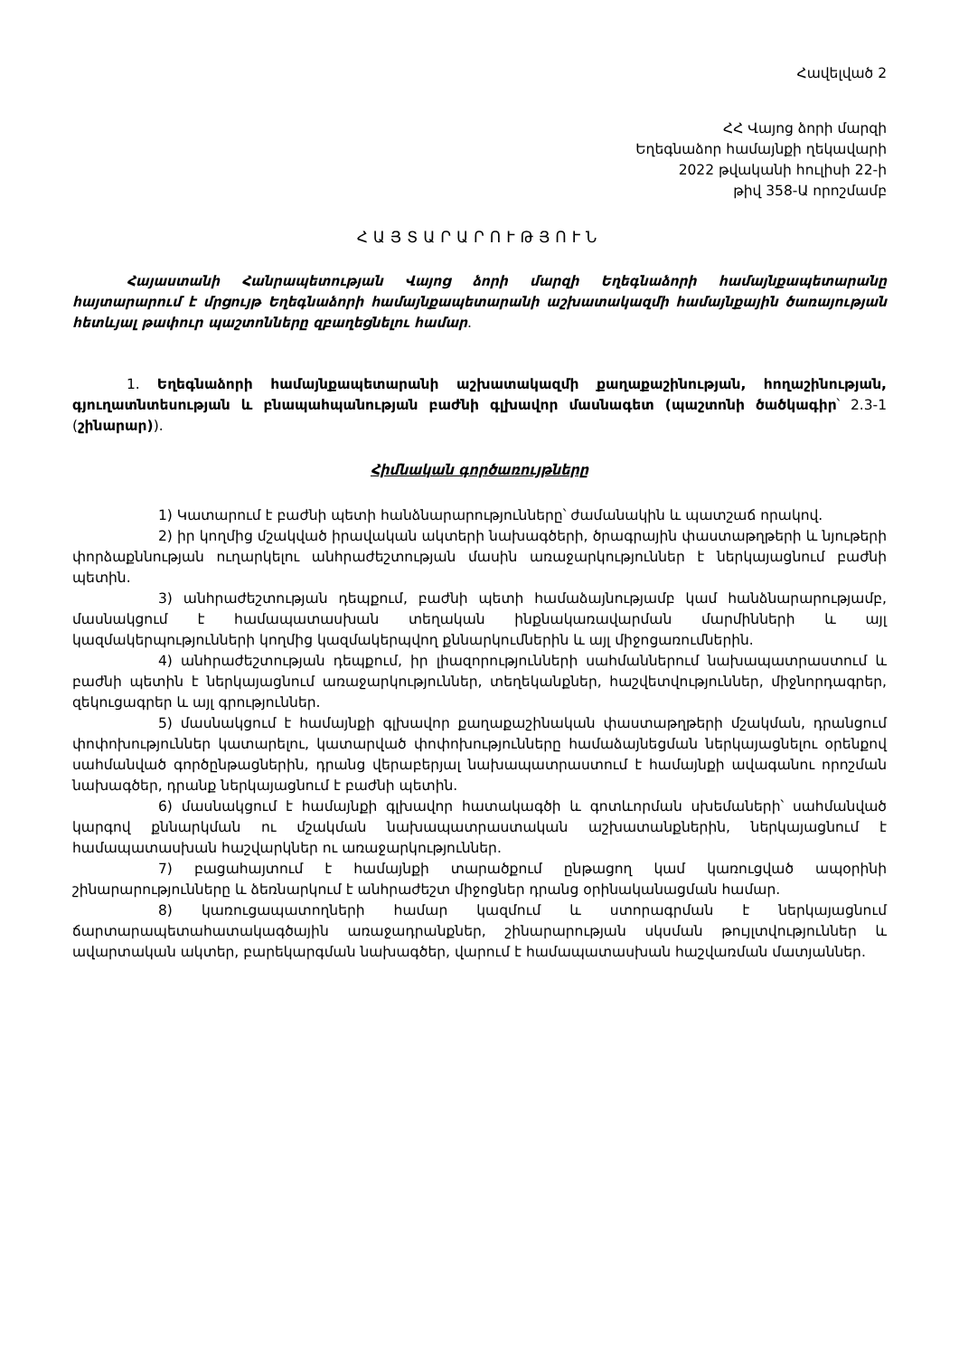Հավելված 2
ՀՀ Վայոց ձորի մարզի
Եղեգնաձոր համայնքի ղեկավարի
2022 թվականի հուլիսի 22-ի
թիվ 358-Ա որոշմամբ
ՀԱՅՏԱՐԱՐՈՒԹՅՈՒՆ
Հայաստանի Հանրապետության Վայոց ձորի մարզի Եղեգնաձորի համայնքապետարանը հայտարարում է մրցույթ Եղեգնաձորի համայնքապետարանի աշխատակազմի համայնքային ծառայության հետևյալ թափուր պաշտոնները զբաղեցնելու համար.
1. Եղեգնաձորի համայնքապետարանի աշխատակազմի քաղաքաշինության, հողաշինության, գյուղատնտեսության և բնապահպանության բաժնի գլխավոր մասնագետ (պաշտոնի ծածկագիր՝ 2.3-1 (շինարար)).
Հիմնական գործառույթները
1) Կատարում է բաժնի պետի հանձնարարությունները՝ ժամանակին և պատշաճ որակով.
2) իր կողմից մշակված իրավական ակտերի նախագծերի, ծրագրային փաստաթղթերի և նյութերի փորձաքննության ուղարկելու անհրաժեշտության մասին առաջարկություններ է ներկայացնում բաժնի պետին.
3) անհրաժեշտության դեպքում, բաժնի պետի համաձայնությամբ կամ հանձնարարությամբ, մասնակցում է համապատասխան տեղական ինքնակառավարման մարմինների և այլ կազմակերպությունների կողմից կազմակերպվող քննարկումներին և այլ միջոցառումներին.
4) անհրաժեշտության դեպքում, իր լիազորությունների սահմաններում նախապատրաստում և բաժնի պետին է ներկայացնում առաջարկություններ, տեղեկանքներ, հաշվետվություններ, միջնորդագրեր, զեկուցագրեր և այլ գրություններ.
5) մասնակցում է համայնքի գլխավոր քաղաքաշինական փաստաթղթերի մշակման, դրանցում փոփոխություններ կատարելու, կատարված փոփոխությունները համաձայնեցման ներկայացնելու օրենքով սահմանված գործընթացներին, դրանց վերաբերյալ նախապատրաստում է համայնքի ավագանու որոշման նախագծեր, դրանք ներկայացնում է բաժնի պետին.
6) մասնակցում է համայնքի գլխավոր հատակագծի և գոտևորման սխեմաների՝ սահմանված կարգով քննարկման ու մշակման նախապատրաստական աշխատանքներին, ներկայացնում է համապատասխան հաշվարկներ ու առաջարկություններ.
7) բացահայտում է համայնքի տարածքում ընթացող կամ կառուցված ապօրինի շինարարությունները և ձեռնարկում է անհրաժեշտ միջոցներ դրանց օրինականացման համար.
8) կառուցապատողների համար կազմում և ստորագրման է ներկայացնում ճարտարապետահատակագծային առաջադրանքներ, շինարարության սկսման թույլտվություններ և ավարտական ակտեր, բարեկարգման նախագծեր, վարում է համապատասխան հաշվառման մատյաններ.